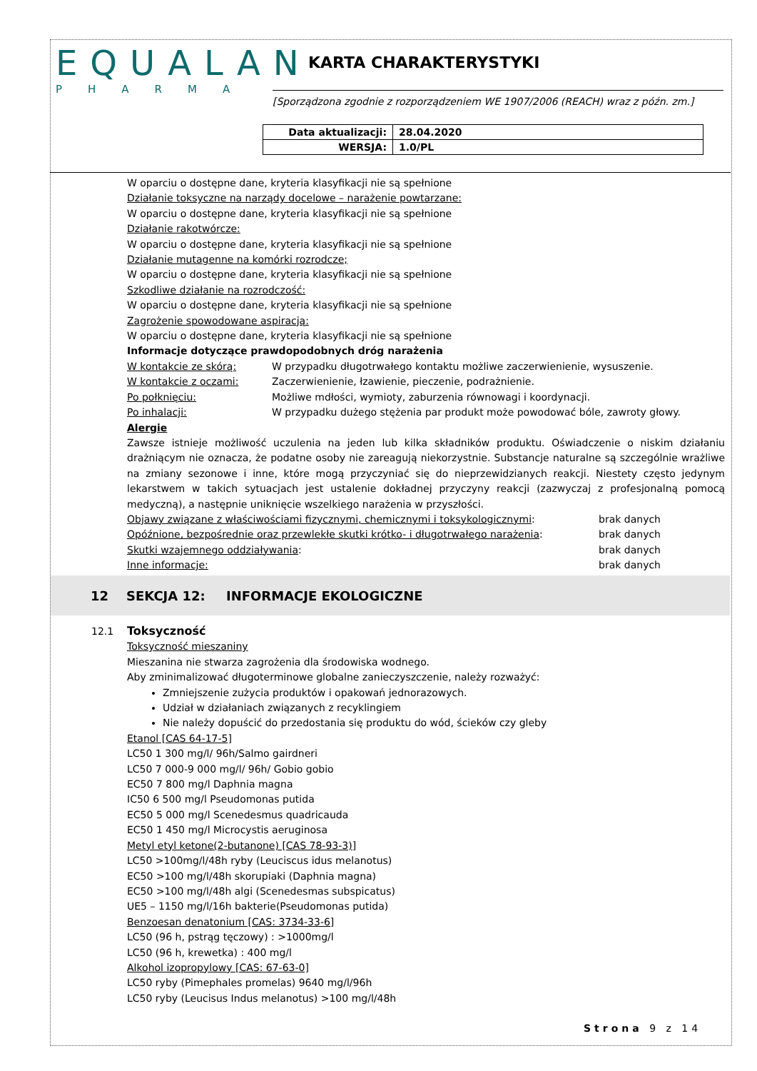EQUALAN
PHARMA
KARTA CHARAKTERYSTYKI
[Sporządzona zgodnie z rozporządzeniem WE 1907/2006 (REACH) wraz z późn. zm.]
| Data aktualizacji: | 28.04.2020 |
| WERSJA: | 1.0/PL |
W oparciu o dostępne dane, kryteria klasyfikacji nie są spełnione
Działanie toksyczne na narządy docelowe – narażenie powtarzane:
W oparciu o dostępne dane, kryteria klasyfikacji nie są spełnione
Działanie rakotwórcze:
W oparciu o dostępne dane, kryteria klasyfikacji nie są spełnione
Działanie mutagenne na komórki rozrodcze;
W oparciu o dostępne dane, kryteria klasyfikacji nie są spełnione
Szkodliwe działanie na rozrodczość:
W oparciu o dostępne dane, kryteria klasyfikacji nie są spełnione
Zagrożenie spowodowane aspiracją:
W oparciu o dostępne dane, kryteria klasyfikacji nie są spełnione
Informacje dotyczące prawdopodobnych dróg narażenia
W kontakcie ze skórą: W przypadku długotrwałego kontaktu możliwe zaczerwienienie, wysuszenie.
W kontakcie z oczami: Zaczerwienienie, łzawienie, pieczenie, podrażnienie.
Po połknięciu: Możliwe mdłości, wymioty, zaburzenia równowagi i koordynacji.
Po inhalacji: W przypadku dużego stężenia par produkt może powodować bóle, zawroty głowy.
Alergie
Zawsze istnieje możliwość uczulenia na jeden lub kilka składników produktu. Oświadczenie o niskim działaniu drażniącym nie oznacza, że podatne osoby nie zareagują niekorzystnie. Substancje naturalne są szczególnie wrażliwe na zmiany sezonowe i inne, które mogą przyczyniać się do nieprzewidzianych reakcji. Niestety często jedynym lekarstwem w takich sytuacjach jest ustalenie dokładnej przyczyny reakcji (zazwyczaj z profesjonalną pomocą medyczną), a następnie uniknięcie wszelkiego narażenia w przyszłości.
Objawy związane z właściwościami fizycznymi, chemicznymi i toksykologicznymi: brak danych
Opóźnione, bezpośrednie oraz przewlekłe skutki krótko- i długotrwałego narażenia: brak danych
Skutki wzajemnego oddziaływania: brak danych
Inne informacje: brak danych
12 SEKCJA 12: INFORMACJE EKOLOGICZNE
12.1 Toksyczność
Toksyczność mieszaniny
Mieszanina nie stwarza zagrożenia dla środowiska wodnego.
Aby zminimalizować długoterminowe globalne zanieczyszczenie, należy rozważyć:
Zmniejszenie zużycia produktów i opakowań jednorazowych.
Udział w działaniach związanych z recyklingiem
Nie należy dopuścić do przedostania się produktu do wód, ścieków czy gleby
Etanol [CAS 64-17-5]
LC50 1 300 mg/l/ 96h/Salmo gairdneri
LC50 7 000-9 000 mg/l/ 96h/ Gobio gobio
EC50 7 800 mg/l Daphnia magna
IC50 6 500 mg/l Pseudomonas putida
EC50 5 000 mg/l Scenedesmus quadricauda
EC50 1 450 mg/l Microcystis aeruginosa
Metyl etyl ketone(2-butanone) [CAS 78-93-3)]
LC50 >100mg/l/48h ryby (Leuciscus idus melanotus)
EC50 >100 mg/l/48h skorupiaki (Daphnia magna)
EC50 >100 mg/l/48h algi (Scenedesmas subspicatus)
UE5 – 1150 mg/l/16h bakterie(Pseudomonas putida)
Benzoesan denatonium [CAS: 3734-33-6]
LC50 (96 h, pstrąg tęczowy) : >1000mg/l
LC50 (96 h, krewetka) : 400 mg/l
Alkohol izopropylowy [CAS: 67-63-0]
LC50 ryby (Pimephales promelas) 9640 mg/l/96h
LC50 ryby (Leucisus Indus melanotus) >100 mg/l/48h
Strona 9 z 14